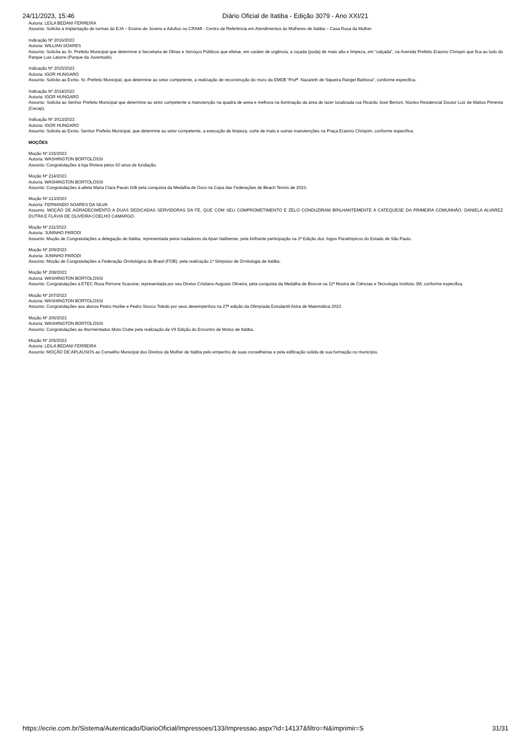24/11/2023, 15:46 Diário Oficial de Itatiba - Edição 3079 - Ano XXI/21
Autoria: LEILA BEDANI FERREIRA
Assunto: Solicita a implantação de turmas do EJA – Ensino de Jovens e Adultos no CRAMI - Centro de Referência em Atendimentos às Mulheres de Itatiba – Casa Rosa da Mulher.
Indicação Nº 2016/2023
Autoria: WILLIAN SOARES
Assunto: Solicita ao Sr. Prefeito Municipal que determine à Secretaria de Obras e Serviços Públicos que efetue, em caráter de urgência, a roçada (poda) de mato alto e limpeza, em “calçada”, na Avenida Prefeito Erasmo Chrispin que fica ao lodo do Parque Luis Latorre (Parque da Juventude).
Indicação Nº 2015/2023
Autoria: IGOR HUNGARO
Assunto: Solicito ao Exmo. Sr. Prefeito Municipal, que determine ao setor competente, a realização de reconstrução do muro da EMEB “Profª. Nazareth de Siqueira Rangel Barbosa”, conforme especifica.
Indicação Nº 2014/2023
Autoria: IGOR HUNGARO
Assunto: Solicita ao Senhor Prefeito Municipal que determine ao setor competente a manutenção na quadra de areia e melhora na iluminação da área de lazer localizada rua Ricardo José Bertoni, Núcleo Residencial Doutor Luiz de Mattos Pimenta (Cecap).
Indicação Nº 2013/2023
Autoria: IGOR HUNGARO
Assunto: Solicita ao Exmo. Senhor Prefeito Municipal, que determine ao setor competente, a execução de limpeza, corte de mato e outras manutenções na Praça Erasmo Chrispim, conforme especifica.
MOÇÕES
Moção Nº 215/2023
Autoria: WASHINGTON BORTOLOSSI
Assunto: Congratulações à loja Riviera pelos 60 anos de fundação.
Moção Nº 214/2023
Autoria: WASHINGTON BORTOLOSSI
Assunto: Congratulações à atleta Maria Clara Pavan Gilli pela conquista da Medalha de Ouro na Copa das Federações de Beach Tennis de 2023;
Moção Nº 213/2023
Autoria: FERNANDO SOARES DA SILVA
Assunto: MOÇÃO DE AGRADECIMENTO A DUAS DEDICADAS SERVIDORAS DA FÉ, QUE COM SEU COMPROMETIMENTO E ZELO CONDUZIRAM BRILHANTEMENTE A CATEQUESE DA PRIMEIRA COMUNHÃO: DANIELA ALVAREZ DUTRA E FLÁVIA DE OLIVEIRA COELHO CAMARGO
Moção Nº 211/2023
Autoria: JUNINHO PARODI
Assunto: Moção de Congratulações a delegação de Itatiba, representada pelos nadadores da Apan Itatibense, pela brilhante participação na 1ª Edição dos Jogos Paralímpicos do Estado de São Paulo.
Moção Nº 209/2023
Autoria: JUNINHO PARODI
Assunto: Moção de Congratulações a Federação Ornitológica do Brasil (FOB), pela realização 1º Simpósio de Ornitologia de Itatiba.
Moção Nº 208/2023
Autoria: WASHINGTON BORTOLOSSI
Assunto: Congratulações à ETEC Rosa Perrone Scavone, representada por seu Diretor Cristiano Augusto Oliveira, pela conquista da Medalha de Bronze na 11ª Mostra de Ciências e Tecnologia Instituto 3M, conforme especifica.
Moção Nº 207/2023
Autoria: WASHINGTON BORTOLOSSI
Assunto: Congratulações aos alunos Pedro Horibe e Pedro Stocco Toledo por seus desempenhos na 27ª edição da Olimpíada Estudantil Astra de Matemática 2023
Moção Nº 206/2023
Autoria: WASHINGTON BORTOLOSSI
Assunto: Congratulações ao Atormentados Moto Clube pela realização da VII Edição do Encontro de Motos de Itatiba.
Moção Nº 205/2023
Autoria: LEILA BEDANI FERREIRA
Assunto: MOÇÃO DE APLAUSOS ao Conselho Municipal dos Direitos da Mulher de Itatiba pelo empenho de suas conselheiras e pela edificação sólida de sua formação no município.
https://ecrie.com.br/Sistema/Autenticado/DiarioOficial/Impressoes/133/Impressao.aspx?id=14137&filtro=N&imprimir=S 31/31